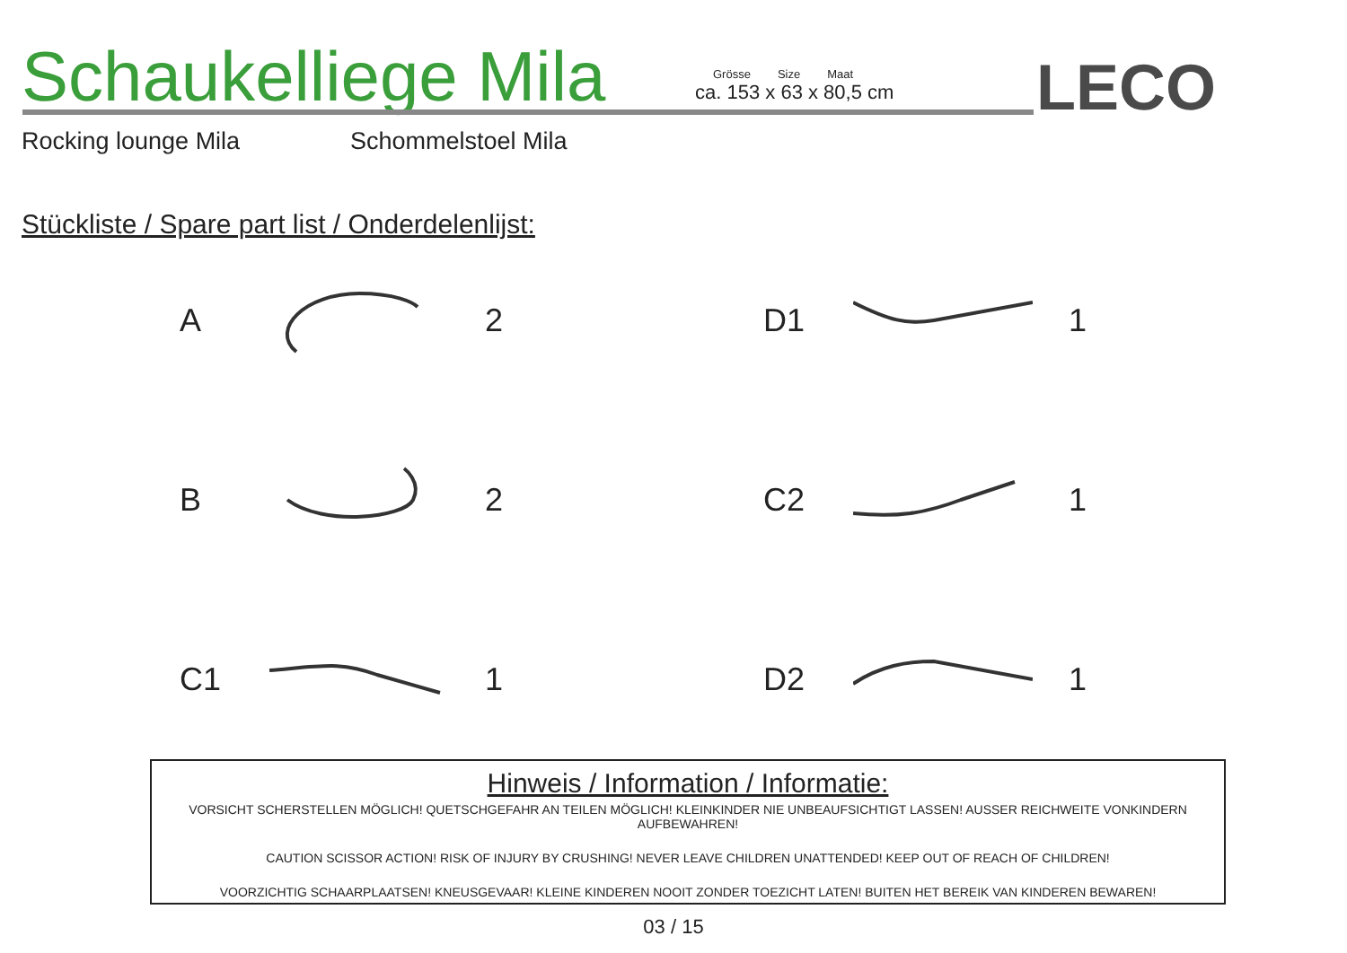Schaukelliege Mila
Grösse Size Maat
ca. 153 x 63 x 80,5 cm
LECO
Rocking lounge Mila Schommelstoel Mila
Stückliste / Spare part list / Onderdelenlijst:
A 2
D1 1
B 2
C2 1
C1 1
D2 1
Hinweis / Information / Informatie:
VORSICHT SCHERSTELLEN MÖGLICH! QUETSCHGEFAHR AN TEILEN MÖGLICH! KLEINKINDER NIE UNBEAUFSICHTIGT LASSEN! AUSSER REICHWEITE VONKINDERN AUFBEWAHREN!
CAUTION SCISSOR ACTION! RISK OF INJURY BY CRUSHING! NEVER LEAVE CHILDREN UNATTENDED! KEEP OUT OF REACH OF CHILDREN!
VOORZICHTIG SCHAARPLAATSEN! KNEUSGEVAAR! KLEINE KINDEREN NOOIT ZONDER TOEZICHT LATEN! BUITEN HET BEREIK VAN KINDEREN BEWAREN!
03 / 15